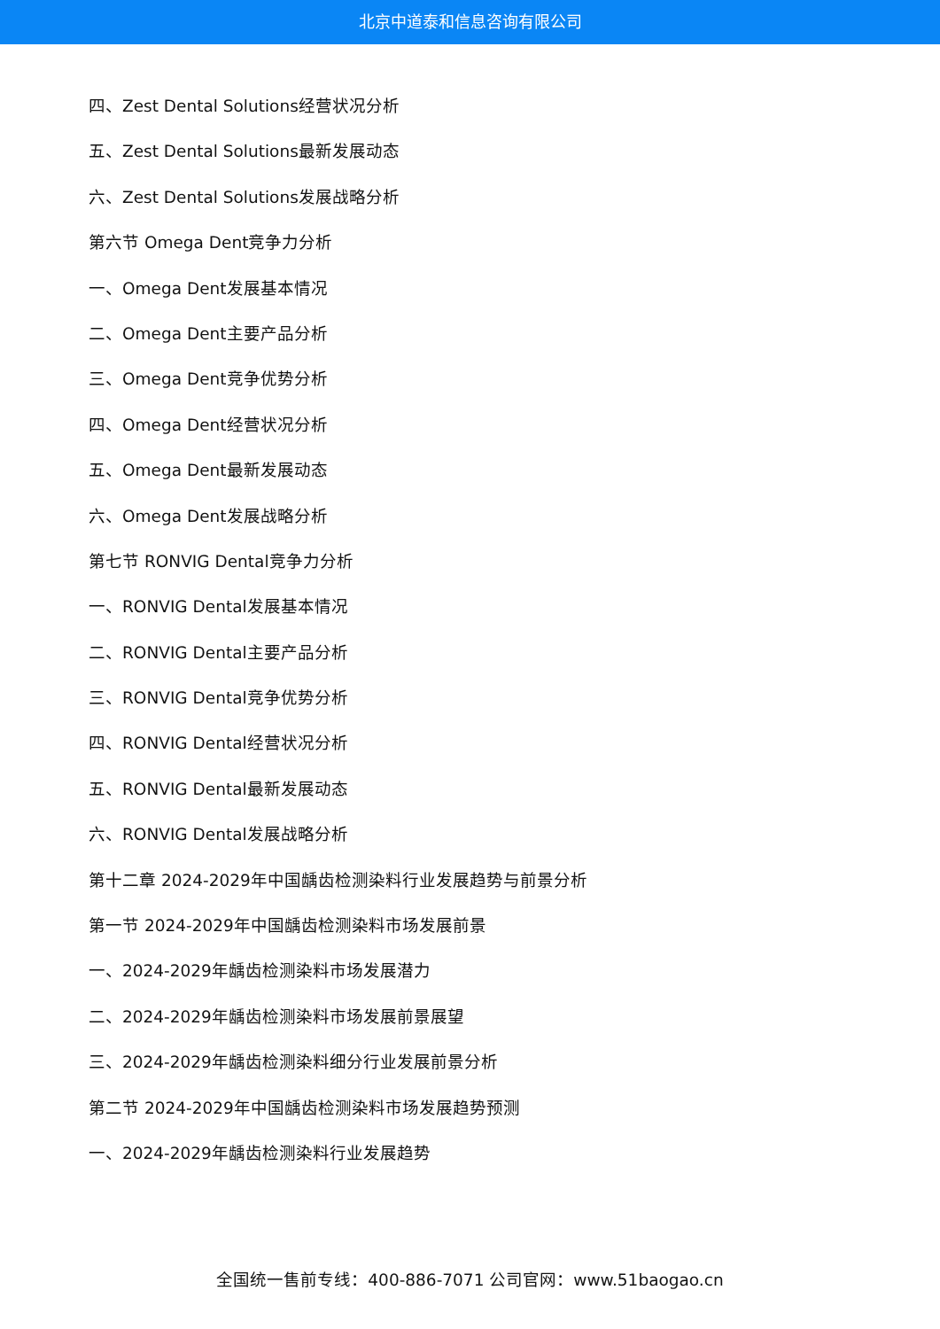北京中道泰和信息咨询有限公司
四、Zest Dental Solutions经营状况分析
五、Zest Dental Solutions最新发展动态
六、Zest Dental Solutions发展战略分析
第六节 Omega Dent竞争力分析
一、Omega Dent发展基本情况
二、Omega Dent主要产品分析
三、Omega Dent竞争优势分析
四、Omega Dent经营状况分析
五、Omega Dent最新发展动态
六、Omega Dent发展战略分析
第七节 RONVIG Dental竞争力分析
一、RONVIG Dental发展基本情况
二、RONVIG Dental主要产品分析
三、RONVIG Dental竞争优势分析
四、RONVIG Dental经营状况分析
五、RONVIG Dental最新发展动态
六、RONVIG Dental发展战略分析
第十二章 2024-2029年中国龋齿检测染料行业发展趋势与前景分析
第一节 2024-2029年中国龋齿检测染料市场发展前景
一、2024-2029年龋齿检测染料市场发展潜力
二、2024-2029年龋齿检测染料市场发展前景展望
三、2024-2029年龋齿检测染料细分行业发展前景分析
第二节 2024-2029年中国龋齿检测染料市场发展趋势预测
一、2024-2029年龋齿检测染料行业发展趋势
全国统一售前专线：400-886-7071 公司官网：www.51baogao.cn